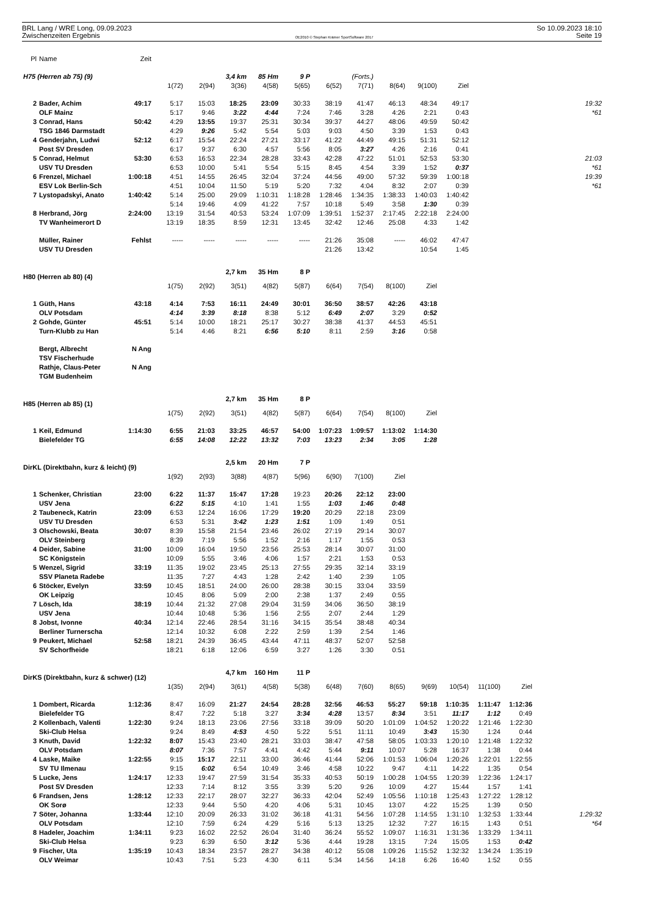BRL Lang / WRE Long, 09.09.2023
Zwischenzeiten Ergebnis
OE2010 © Stephan Krämer SportSoftware 2017
So 10.09.2023 18:10
Seite 19
| Pl | Name | Zeit | | | | | | | | | | | | | |
| H75 (Herren ab 75) (9) | | | | | 3,4 km | 85 Hm | 9 P | | (Forts.) | | | | | | |
| | | | 1(72) | 2(94) | 3(36) | 4(58) | 5(65) | 6(52) | 7(71) | 8(64) | 9(100) | Ziel | | | |
| 2 | Bader, Achim | 49:17 | 5:17 | 15:03 | 18:25 | 23:09 | 30:33 | 38:19 | 41:47 | 46:13 | 48:34 | 49:17 | | | 19:32 |
| | OLF Mainz | | 5:17 | 9:46 | 3:22 | 4:44 | 7:24 | 7:46 | 3:28 | 4:26 | 2:21 | 0:43 | | | *61 |
| 3 | Conrad, Hans | 50:42 | 4:29 | 13:55 | 19:37 | 25:31 | 30:34 | 39:37 | 44:27 | 48:06 | 49:59 | 50:42 | | | |
| | TSG 1846 Darmstadt | | 4:29 | 9:26 | 5:42 | 5:54 | 5:03 | 9:03 | 4:50 | 3:39 | 1:53 | 0:43 | | | |
| 4 | Genderjahn, Ludwi | 52:12 | 6:17 | 15:54 | 22:24 | 27:21 | 33:17 | 41:22 | 44:49 | 49:15 | 51:31 | 52:12 | | | |
| | Post SV Dresden | | 6:17 | 9:37 | 6:30 | 4:57 | 5:56 | 8:05 | 3:27 | 4:26 | 2:16 | 0:41 | | | |
| 5 | Conrad, Helmut | 53:30 | 6:53 | 16:53 | 22:34 | 28:28 | 33:43 | 42:28 | 47:22 | 51:01 | 52:53 | 53:30 | | | 21:03 |
| | USV TU Dresden | | 6:53 | 10:00 | 5:41 | 5:54 | 5:15 | 8:45 | 4:54 | 3:39 | 1:52 | 0:37 | | | *61 |
| 6 | Frenzel, Michael | 1:00:18 | 4:51 | 14:55 | 26:45 | 32:04 | 37:24 | 44:56 | 49:00 | 57:32 | 59:39 | 1:00:18 | | | 19:39 |
| | ESV Lok Berlin-Sch | | 4:51 | 10:04 | 11:50 | 5:19 | 5:20 | 7:32 | 4:04 | 8:32 | 2:07 | 0:39 | | | *61 |
| 7 | Lystopadskyi, Anato | 1:40:42 | 5:14 | 25:00 | 29:09 | 1:10:31 | 1:18:28 | 1:28:46 | 1:34:35 | 1:38:33 | 1:40:03 | 1:40:42 | | | |
| | | | 5:14 | 19:46 | 4:09 | 41:22 | 7:57 | 10:18 | 5:49 | 3:58 | 1:30 | 0:39 | | | |
| 8 | Herbrand, Jörg | 2:24:00 | 13:19 | 31:54 | 40:53 | 53:24 | 1:07:09 | 1:39:51 | 1:52:37 | 2:17:45 | 2:22:18 | 2:24:00 | | | |
| | TV Wanheimerort D | | 13:19 | 18:35 | 8:59 | 12:31 | 13:45 | 32:42 | 12:46 | 25:08 | 4:33 | 1:42 | | | |
| | Müller, Rainer | Fehlst | ----- | ----- | ----- | ----- | ----- | 21:26 | 35:08 | ----- | 46:02 | 47:47 | | | |
| | USV TU Dresden | | | | | | | 21:26 | 13:42 | | 10:54 | 1:45 | | | |
| H80 (Herren ab 80) (4) | | | | | 2,7 km | 35 Hm | 8 P | | | | | | | | |
| | | | 1(75) | 2(92) | 3(51) | 4(82) | 5(87) | 6(64) | 7(54) | 8(100) | Ziel | | | | |
| 1 | Güth, Hans | 43:18 | 4:14 | 7:53 | 16:11 | 24:49 | 30:01 | 36:50 | 38:57 | 42:26 | 43:18 | | | | |
| | OLV Potsdam | | 4:14 | 3:39 | 8:18 | 8:38 | 5:12 | 6:49 | 2:07 | 3:29 | 0:52 | | | | |
| 2 | Gohde, Günter | 45:51 | 5:14 | 10:00 | 18:21 | 25:17 | 30:27 | 38:38 | 41:37 | 44:53 | 45:51 | | | | |
| | Turn-Klubb zu Han | | 5:14 | 4:46 | 8:21 | 6:56 | 5:10 | 8:11 | 2:59 | 3:16 | 0:58 | | | | |
| | Bergt, Albrecht | N Ang | | | | | | | | | | | | | |
| | TSV Fischerhude | | | | | | | | | | | | | | |
| | Rathje, Claus-Peter | N Ang | | | | | | | | | | | | | |
| | TGM Budenheim | | | | | | | | | | | | | | |
| H85 (Herren ab 85) (1) | | | | | 2,7 km | 35 Hm | 8 P | | | | | | | | |
| | | | 1(75) | 2(92) | 3(51) | 4(82) | 5(87) | 6(64) | 7(54) | 8(100) | Ziel | | | | |
| 1 | Keil, Edmund | 1:14:30 | 6:55 | 21:03 | 33:25 | 46:57 | 54:00 | 1:07:23 | 1:09:57 | 1:13:02 | 1:14:30 | | | | |
| | Bielefelder TG | | 6:55 | 14:08 | 12:22 | 13:32 | 7:03 | 13:23 | 2:34 | 3:05 | 1:28 | | | | |
| DirKL (Direktbahn, kurz & leicht) (9) | | | | | 2,5 km | 20 Hm | 7 P | | | | | | | | |
| | | | 1(92) | 2(93) | 3(88) | 4(87) | 5(96) | 6(90) | 7(100) | Ziel | | | | | |
| 1 | Schenker, Christian | 23:00 | 6:22 | 11:37 | 15:47 | 17:28 | 19:23 | 20:26 | 22:12 | 23:00 | | | | | |
| | USV Jena | | 6:22 | 5:15 | 4:10 | 1:41 | 1:55 | 1:03 | 1:46 | 0:48 | | | | | |
| 2 | Taubeneck, Katrin | 23:09 | 6:53 | 12:24 | 16:06 | 17:29 | 19:20 | 20:29 | 22:18 | 23:09 | | | | | |
| | USV TU Dresden | | 6:53 | 5:31 | 3:42 | 1:23 | 1:51 | 1:09 | 1:49 | 0:51 | | | | | |
| 3 | Olschowski, Beata | 30:07 | 8:39 | 15:58 | 21:54 | 23:46 | 26:02 | 27:19 | 29:14 | 30:07 | | | | | |
| | OLV Steinberg | | 8:39 | 7:19 | 5:56 | 1:52 | 2:16 | 1:17 | 1:55 | 0:53 | | | | | |
| 4 | Deider, Sabine | 31:00 | 10:09 | 16:04 | 19:50 | 23:56 | 25:53 | 28:14 | 30:07 | 31:00 | | | | | |
| | SC Königstein | | 10:09 | 5:55 | 3:46 | 4:06 | 1:57 | 2:21 | 1:53 | 0:53 | | | | | |
| 5 | Wenzel, Sigrid | 33:19 | 11:35 | 19:02 | 23:45 | 25:13 | 27:55 | 29:35 | 32:14 | 33:19 | | | | | |
| | SSV Planeta Radebe | | 11:35 | 7:27 | 4:43 | 1:28 | 2:42 | 1:40 | 2:39 | 1:05 | | | | | |
| 6 | Stöcker, Evelyn | 33:59 | 10:45 | 18:51 | 24:00 | 26:00 | 28:38 | 30:15 | 33:04 | 33:59 | | | | | |
| | OK Leipzig | | 10:45 | 8:06 | 5:09 | 2:00 | 2:38 | 1:37 | 2:49 | 0:55 | | | | | |
| 7 | Lösch, Ida | 38:19 | 10:44 | 21:32 | 27:08 | 29:04 | 31:59 | 34:06 | 36:50 | 38:19 | | | | | |
| | USV Jena | | 10:44 | 10:48 | 5:36 | 1:56 | 2:55 | 2:07 | 2:44 | 1:29 | | | | | |
| 8 | Jobst, Ivonne | 40:34 | 12:14 | 22:46 | 28:54 | 31:16 | 34:15 | 35:54 | 38:48 | 40:34 | | | | | |
| | Berliner Turnerscha | | 12:14 | 10:32 | 6:08 | 2:22 | 2:59 | 1:39 | 2:54 | 1:46 | | | | | |
| 9 | Peukert, Michael | 52:58 | 18:21 | 24:39 | 36:45 | 43:44 | 47:11 | 48:37 | 52:07 | 52:58 | | | | | |
| | SV Schorfheide | | 18:21 | 6:18 | 12:06 | 6:59 | 3:27 | 1:26 | 3:30 | 0:51 | | | | | |
| DirKS (Direktbahn, kurz & schwer) (12) | | | | | 4,7 km | 160 Hm | 11 P | | | | | | | | |
| | | | 1(35) | 2(94) | 3(61) | 4(58) | 5(38) | 6(48) | 7(60) | 8(65) | 9(69) | 10(54) | 11(100) | Ziel | |
| 1 | Dombert, Ricarda | 1:12:36 | 8:47 | 16:09 | 21:27 | 24:54 | 28:28 | 32:56 | 46:53 | 55:27 | 59:18 | 1:10:35 | 1:11:47 | 1:12:36 | |
| | Bielefelder TG | | 8:47 | 7:22 | 5:18 | 3:27 | 3:34 | 4:28 | 13:57 | 8:34 | 3:51 | 11:17 | 1:12 | 0:49 | |
| 2 | Kollenbach, Valenti | 1:22:30 | 9:24 | 18:13 | 23:06 | 27:56 | 33:18 | 39:09 | 50:20 | 1:01:09 | 1:04:52 | 1:20:22 | 1:21:46 | 1:22:30 | |
| | Ski-Club Helsa | | 9:24 | 8:49 | 4:53 | 4:50 | 5:22 | 5:51 | 11:11 | 10:49 | 3:43 | 15:30 | 1:24 | 0:44 | |
| 3 | Knuth, David | 1:22:32 | 8:07 | 15:43 | 23:40 | 28:21 | 33:03 | 38:47 | 47:58 | 58:05 | 1:03:33 | 1:20:10 | 1:21:48 | 1:22:32 | |
| | OLV Potsdam | | 8:07 | 7:36 | 7:57 | 4:41 | 4:42 | 5:44 | 9:11 | 10:07 | 5:28 | 16:37 | 1:38 | 0:44 | |
| 4 | Laske, Maike | 1:22:55 | 9:15 | 15:17 | 22:11 | 33:00 | 36:46 | 41:44 | 52:06 | 1:01:53 | 1:06:04 | 1:20:26 | 1:22:01 | 1:22:55 | |
| | SV TU Ilmenau | | 9:15 | 6:02 | 6:54 | 10:49 | 3:46 | 4:58 | 10:22 | 9:47 | 4:11 | 14:22 | 1:35 | 0:54 | |
| 5 | Lucke, Jens | 1:24:17 | 12:33 | 19:47 | 27:59 | 31:54 | 35:33 | 40:53 | 50:19 | 1:00:28 | 1:04:55 | 1:20:39 | 1:22:36 | 1:24:17 | |
| | Post SV Dresden | | 12:33 | 7:14 | 8:12 | 3:55 | 3:39 | 5:20 | 9:26 | 10:09 | 4:27 | 15:44 | 1:57 | 1:41 | |
| 6 | Frandsen, Jens | 1:28:12 | 12:33 | 22:17 | 28:07 | 32:27 | 36:33 | 42:04 | 52:49 | 1:05:56 | 1:10:18 | 1:25:43 | 1:27:22 | 1:28:12 | |
| | OK Sorø | | 12:33 | 9:44 | 5:50 | 4:20 | 4:06 | 5:31 | 10:45 | 13:07 | 4:22 | 15:25 | 1:39 | 0:50 | |
| 7 | Söter, Johanna | 1:33:44 | 12:10 | 20:09 | 26:33 | 31:02 | 36:18 | 41:31 | 54:56 | 1:07:28 | 1:14:55 | 1:31:10 | 1:32:53 | 1:33:44 | 1:29:32 |
| | OLV Potsdam | | 12:10 | 7:59 | 6:24 | 4:29 | 5:16 | 5:13 | 13:25 | 12:32 | 7:27 | 16:15 | 1:43 | 0:51 | *64 |
| 8 | Hadeler, Joachim | 1:34:11 | 9:23 | 16:02 | 22:52 | 26:04 | 31:40 | 36:24 | 55:52 | 1:09:07 | 1:16:31 | 1:31:36 | 1:33:29 | 1:34:11 | |
| | Ski-Club Helsa | | 9:23 | 6:39 | 6:50 | 3:12 | 5:36 | 4:44 | 19:28 | 13:15 | 7:24 | 15:05 | 1:53 | 0:42 | |
| 9 | Fischer, Uta | 1:35:19 | 10:43 | 18:34 | 23:57 | 28:27 | 34:38 | 40:12 | 55:08 | 1:09:26 | 1:15:52 | 1:32:32 | 1:34:24 | 1:35:19 | |
| | OLV Weimar | | 10:43 | 7:51 | 5:23 | 4:30 | 6:11 | 5:34 | 14:56 | 14:18 | 6:26 | 16:40 | 1:52 | 0:55 | |